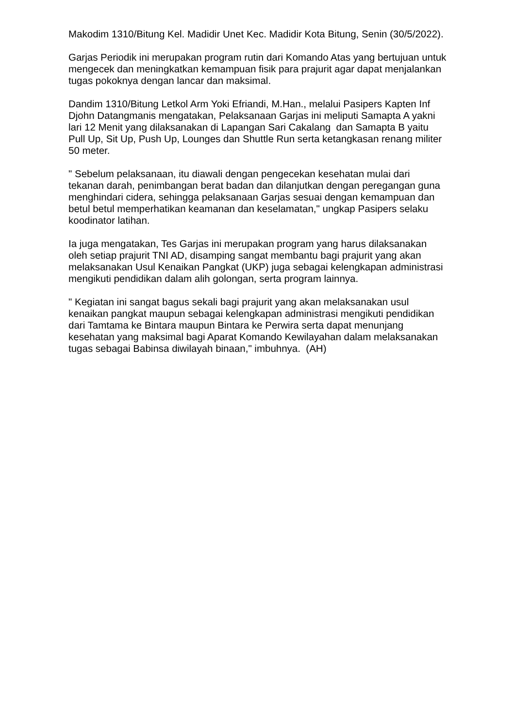Makodim 1310/Bitung Kel. Madidir Unet Kec. Madidir Kota Bitung, Senin (30/5/2022).
Garjas Periodik ini merupakan program rutin dari Komando Atas yang bertujuan untuk mengecek dan meningkatkan kemampuan fisik para prajurit agar dapat menjalankan tugas pokoknya dengan lancar dan maksimal.
Dandim 1310/Bitung Letkol Arm Yoki Efriandi, M.Han., melalui Pasipers Kapten Inf Djohn Datangmanis mengatakan, Pelaksanaan Garjas ini meliputi Samapta A yakni lari 12 Menit yang dilaksanakan di Lapangan Sari Cakalang dan Samapta B yaitu Pull Up, Sit Up, Push Up, Lounges dan Shuttle Run serta ketangkasan renang militer 50 meter.
" Sebelum pelaksanaan, itu diawali dengan pengecekan kesehatan mulai dari tekanan darah, penimbangan berat badan dan dilanjutkan dengan peregangan guna menghindari cidera, sehingga pelaksanaan Garjas sesuai dengan kemampuan dan betul betul memperhatikan keamanan dan keselamatan," ungkap Pasipers selaku koodinator latihan.
Ia juga mengatakan, Tes Garjas ini merupakan program yang harus dilaksanakan oleh setiap prajurit TNI AD, disamping sangat membantu bagi prajurit yang akan melaksanakan Usul Kenaikan Pangkat (UKP) juga sebagai kelengkapan administrasi mengikuti pendidikan dalam alih golongan, serta program lainnya.
" Kegiatan ini sangat bagus sekali bagi prajurit yang akan melaksanakan usul kenaikan pangkat maupun sebagai kelengkapan administrasi mengikuti pendidikan dari Tamtama ke Bintara maupun Bintara ke Perwira serta dapat menunjang kesehatan yang maksimal bagi Aparat Komando Kewilayahan dalam melaksanakan tugas sebagai Babinsa diwilayah binaan," imbuhnya. (AH)